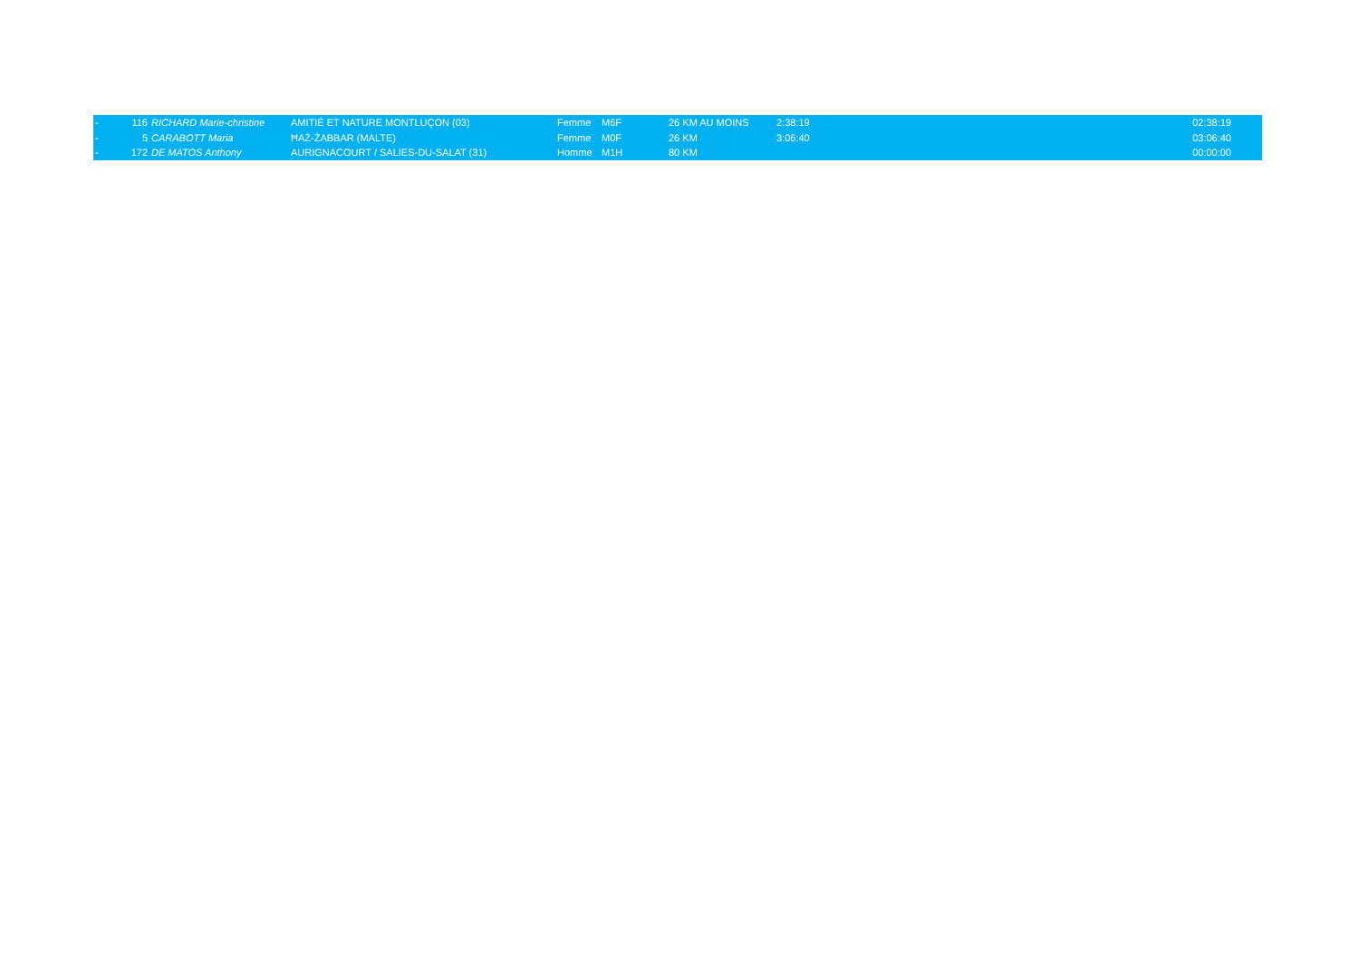| - | 116 | RICHARD Marie-christine | AMITIÉ ET NATURE MONTLUÇON (03) | Femme | M6F | 26 KM AU MOINS | 2:38:19 | 02:38:19 |
| - | 5 | CARABOTT Maria | ĦAŻ-ŻABBAR (MALTE) | Femme | M0F | 26 KM | 3:06:40 | 03:06:40 |
| - | 172 | DE MATOS Anthony | AURIGNACOURT / SALIES-DU-SALAT (31) | Homme | M1H | 80 KM | | 00:00:00 |